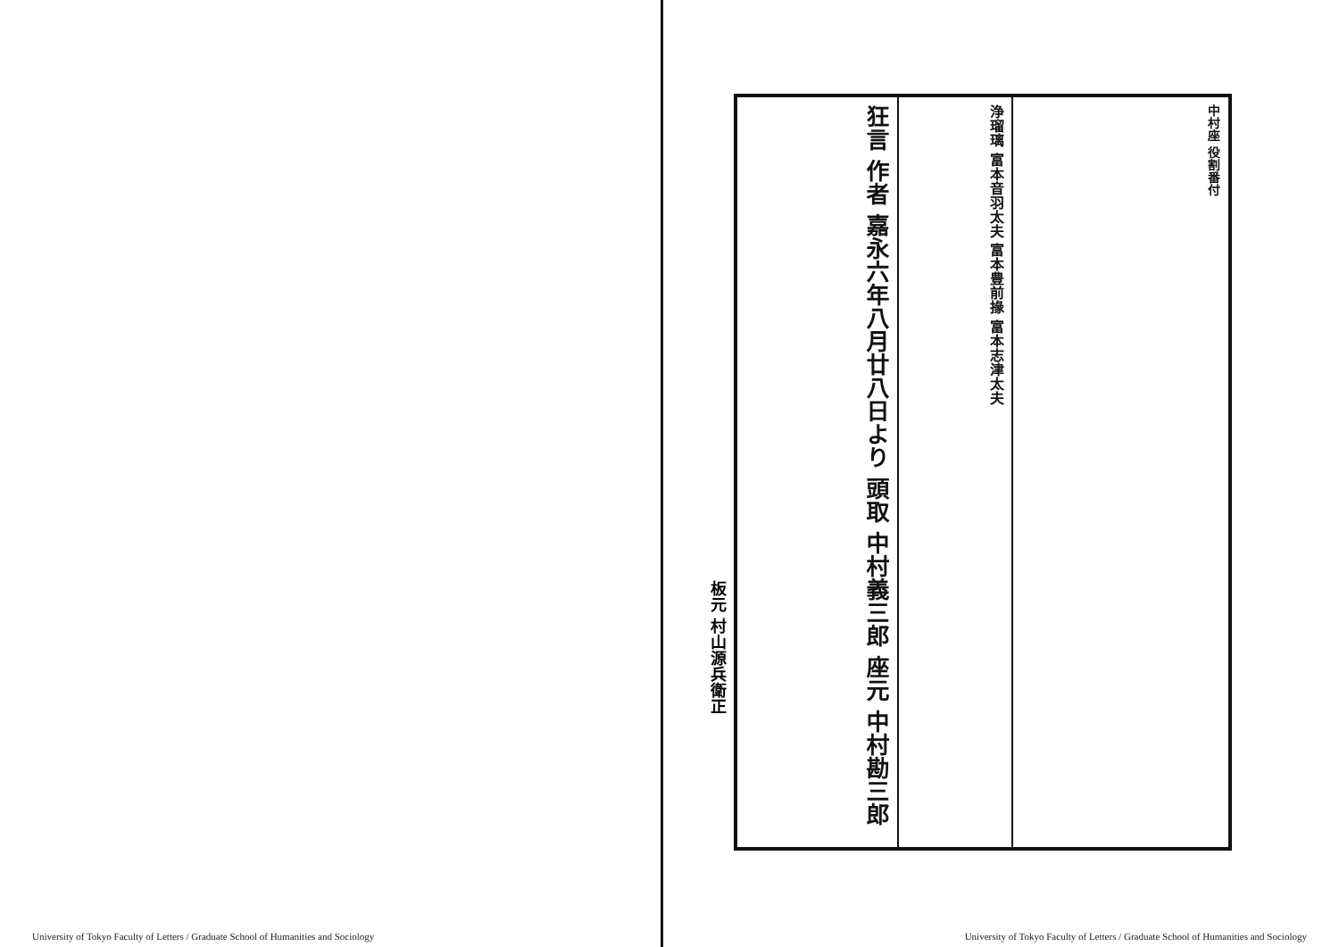中村座 役割番付
浄瑠璃 富本音羽太夫 富本豊前掾 富本志津太夫
狂言 作者 嘉永六年八月廿八日より 頭取 中村義三郎 座元 中村勘三郎
板元 村山源兵衛正
University of Tokyo Faculty of Letters / Graduate School of Humanities and Sociology
University of Tokyo Faculty of Letters / Graduate School of Humanities and Sociology